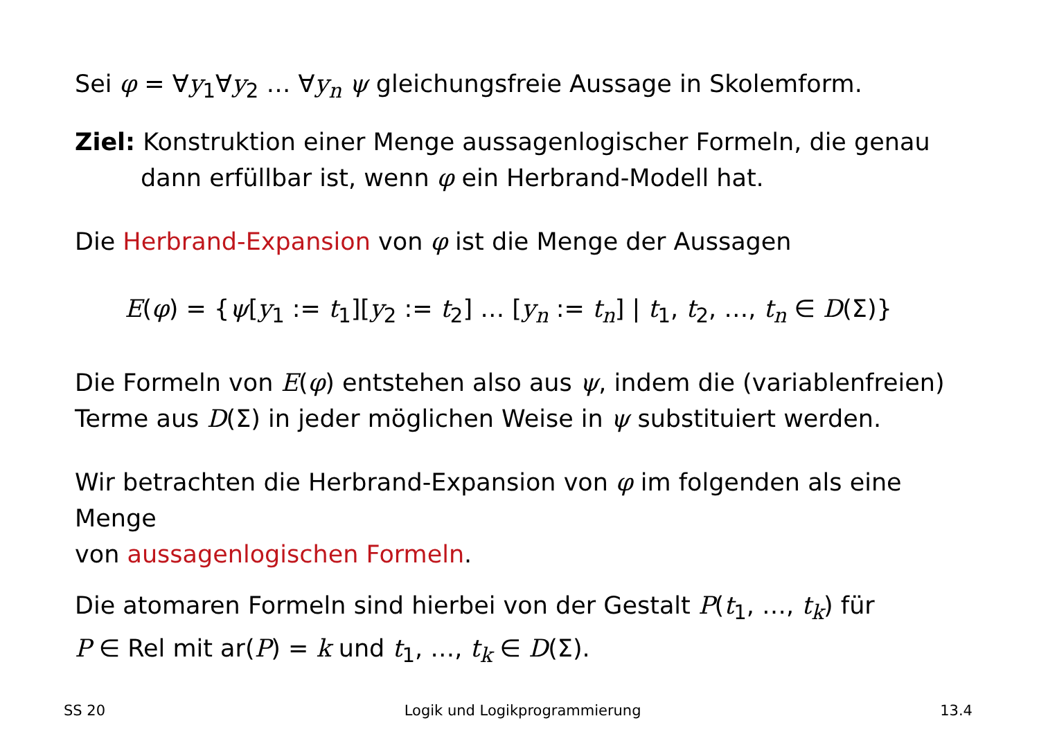Sei φ = ∀y<sub>1</sub>∀y<sub>2</sub> … ∀y<sub>n</sub> ψ gleichungsfreie Aussage in Skolemform.
Ziel: Konstruktion einer Menge aussagenlogischer Formeln, die genau
dann erfüllbar ist, wenn φ ein Herbrand-Modell hat.
Die Herbrand-Expansion von φ ist die Menge der Aussagen
E(φ) = {ψ[y<sub>1</sub> := t<sub>1</sub>][y<sub>2</sub> := t<sub>2</sub>] … [y<sub>n</sub> := t<sub>n</sub>] | t<sub>1</sub>, t<sub>2</sub>, …, t<sub>n</sub> ∈ D(Σ)}
Die Formeln von E(φ) entstehen also aus ψ, indem die (variablenfreien)
Terme aus D(Σ) in jeder möglichen Weise in ψ substituiert werden.
Wir betrachten die Herbrand-Expansion von φ im folgenden als eine Menge
von aussagenlogischen Formeln.
Die atomaren Formeln sind hierbei von der Gestalt P(t<sub>1</sub>, …, t<sub>k</sub>) für
P ∈ Rel mit ar(P) = k und t<sub>1</sub>, …, t<sub>k</sub> ∈ D(Σ).
SS 20 Logik und Logikprogrammierung 13.4